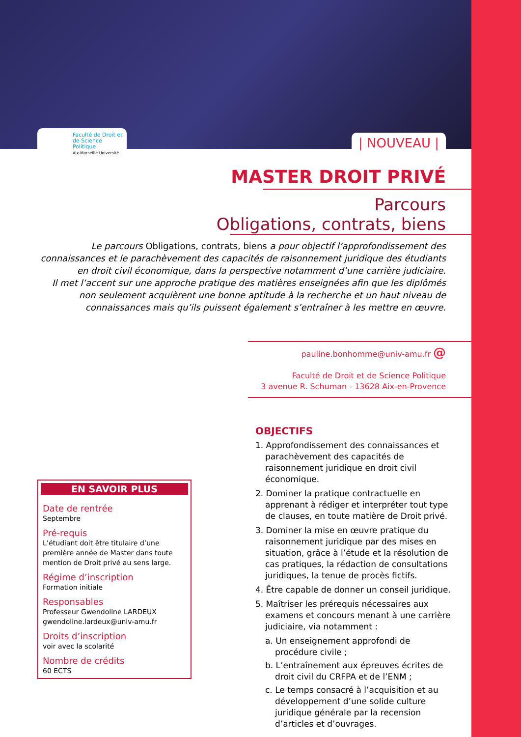Faculté de Droit et
de Science Politique
Aix-Marseille Université
| NOUVEAU |
MASTER DROIT PRIVÉ
Parcours
Obligations, contrats, biens
Le parcours Obligations, contrats, biens a pour objectif l’approfondissement des connaissances et le parachèvement des capacités de raisonnement juridique des étudiants en droit civil économique, dans la perspective notamment d’une carrière judiciaire.
Il met l’accent sur une approche pratique des matières enseignées afin que les diplômés non seulement acquièrent une bonne aptitude à la recherche et un haut niveau de connaissances mais qu’ils puissent également s’entraîner à les mettre en œuvre.
pauline.bonhomme@univ-amu.fr @
Faculté de Droit et de Science Politique
3 avenue R. Schuman - 13628 Aix-en-Provence
EN SAVOIR PLUS
Date de rentrée
Septembre
Pré-requis
L’étudiant doit être titulaire d’une première année de Master dans toute mention de Droit privé au sens large.
Régime d’inscription
Formation initiale
Responsables
Professeur Gwendoline LARDEUX
gwendoline.lardeux@univ-amu.fr
Droits d’inscription
voir avec la scolarité
Nombre de crédits
60 ECTS
OBJECTIFS
1. Approfondissement des connaissances et parachèvement des capacités de raisonnement juridique en droit civil économique.
2. Dominer la pratique contractuelle en apprenant à rédiger et interpréter tout type de clauses, en toute matière de Droit privé.
3. Dominer la mise en œuvre pratique du raisonnement juridique par des mises en situation, grâce à l’étude et la résolution de cas pratiques, la rédaction de consultations juridiques, la tenue de procès fictifs.
4. Être capable de donner un conseil juridique.
5. Maîtriser les prérequis nécessaires aux examens et concours menant à une carrière judiciaire, via notamment :
a. Un enseignement approfondi de procédure civile ;
b. L’entraînement aux épreuves écrites de droit civil du CRFPA et de l’ENM ;
c. Le temps consacré à l’acquisition et au développement d’une solide culture juridique générale par la recension d’articles et d’ouvrages.